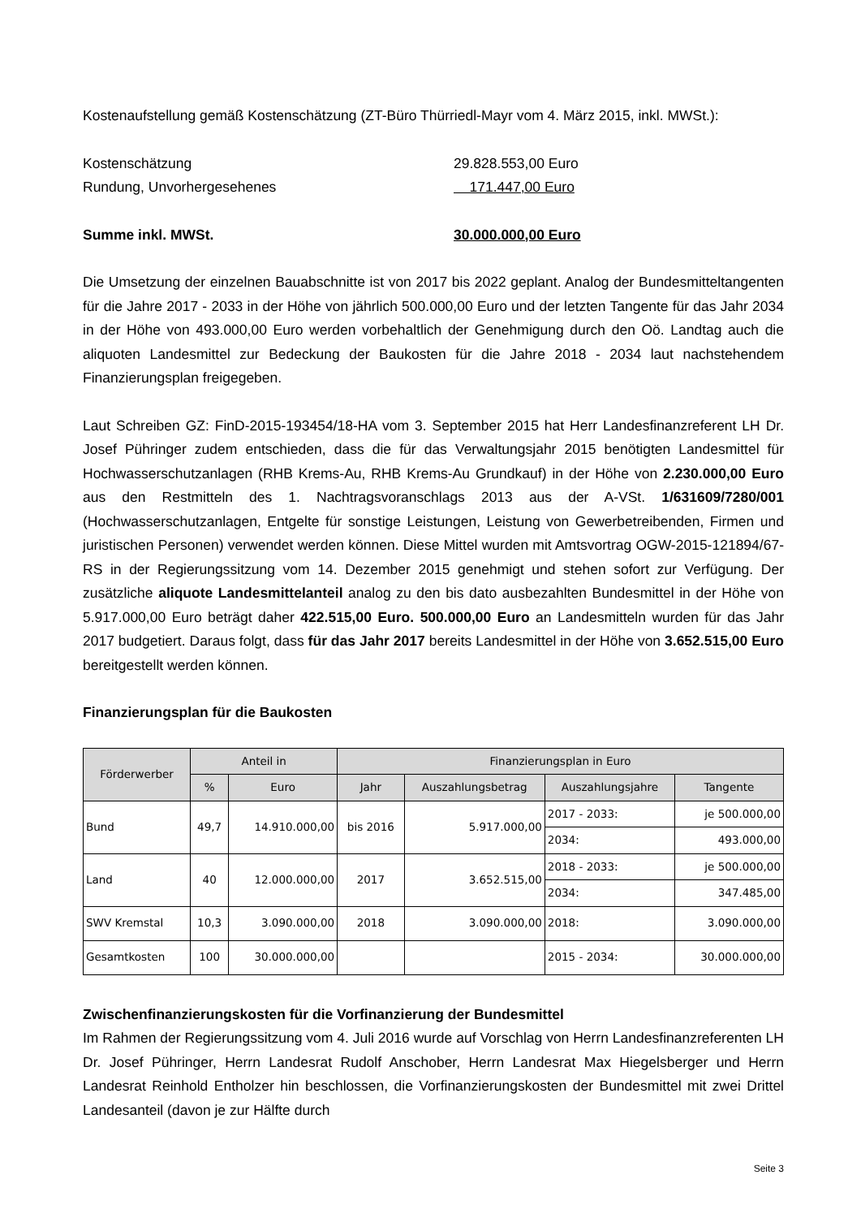Kostenaufstellung gemäß Kostenschätzung (ZT-Büro Thürriedl-Mayr vom 4. März 2015, inkl. MWSt.):
Kostenschätzung 29.828.553,00 Euro
Rundung, Unvorhergesehenes 171.447,00 Euro
Summe inkl. MWSt. 30.000.000,00 Euro
Die Umsetzung der einzelnen Bauabschnitte ist von 2017 bis 2022 geplant. Analog der Bundesmitteltangenten für die Jahre 2017 - 2033 in der Höhe von jährlich 500.000,00 Euro und der letzten Tangente für das Jahr 2034 in der Höhe von 493.000,00 Euro werden vorbehaltlich der Genehmigung durch den Oö. Landtag auch die aliquoten Landesmittel zur Bedeckung der Baukosten für die Jahre 2018 - 2034 laut nachstehendem Finanzierungsplan freigegeben.
Laut Schreiben GZ: FinD-2015-193454/18-HA vom 3. September 2015 hat Herr Landesfinanzreferent LH Dr. Josef Pühringer zudem entschieden, dass die für das Verwaltungsjahr 2015 benötigten Landesmittel für Hochwasserschutzanlagen (RHB Krems-Au, RHB Krems-Au Grundkauf) in der Höhe von 2.230.000,00 Euro aus den Restmitteln des 1. Nachtragsvoranschlags 2013 aus der A-VSt. 1/631609/7280/001 (Hochwasserschutzanlagen, Entgelte für sonstige Leistungen, Leistung von Gewerbetreibenden, Firmen und juristischen Personen) verwendet werden können. Diese Mittel wurden mit Amtsvortrag OGW-2015-121894/67-RS in der Regierungssitzung vom 14. Dezember 2015 genehmigt und stehen sofort zur Verfügung. Der zusätzliche aliquote Landesmittelanteil analog zu den bis dato ausbezahlten Bundesmittel in der Höhe von 5.917.000,00 Euro beträgt daher 422.515,00 Euro. 500.000,00 Euro an Landesmitteln wurden für das Jahr 2017 budgetiert. Daraus folgt, dass für das Jahr 2017 bereits Landesmittel in der Höhe von 3.652.515,00 Euro bereitgestellt werden können.
Finanzierungsplan für die Baukosten
| Förderwerber | Anteil in | | Finanzierungsplan in Euro | | | |
| --- | --- | --- | --- | --- | --- | --- |
| | % | Euro | Jahr | Auszahlungsbetrag | Auszahlungsjahre | Tangente |
| Bund | 49,7 | 14.910.000,00 | bis 2016 | 5.917.000,00 | 2017 - 2033: | je 500.000,00 |
| | | | | | 2034: | 493.000,00 |
| Land | 40 | 12.000.000,00 | 2017 | 3.652.515,00 | 2018 - 2033: | je 500.000,00 |
| | | | | | 2034: | 347.485,00 |
| SWV Kremstal | 10,3 | 3.090.000,00 | 2018 | 3.090.000,00 | 2018: | 3.090.000,00 |
| Gesamtkosten | 100 | 30.000.000,00 | | | 2015 - 2034: | 30.000.000,00 |
Zwischenfinanzierungskosten für die Vorfinanzierung der Bundesmittel
Im Rahmen der Regierungssitzung vom 4. Juli 2016 wurde auf Vorschlag von Herrn Landesfinanzreferenten LH Dr. Josef Pühringer, Herrn Landesrat Rudolf Anschober, Herrn Landesrat Max Hiegelsberger und Herrn Landesrat Reinhold Entholzer hin beschlossen, die Vorfinanzierungskosten der Bundesmittel mit zwei Drittel Landesanteil (davon je zur Hälfte durch
Seite 3